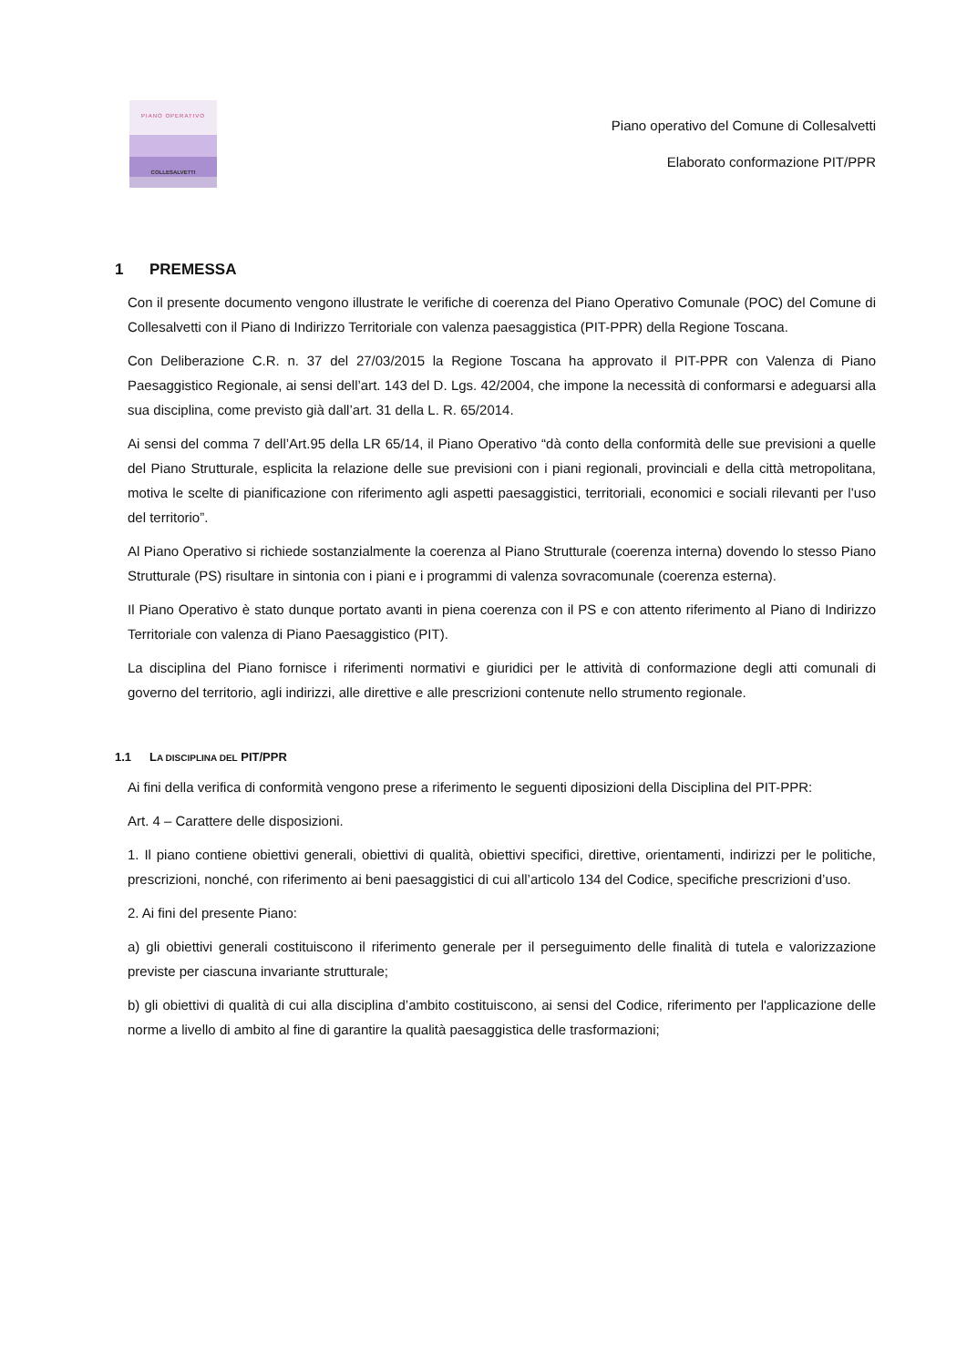PIANO OPERATIVO
COLLESALVETTI
Piano operativo del Comune di Collesalvetti
Elaborato conformazione PIT/PPR
1 PREMESSA
Con il presente documento vengono illustrate le verifiche di coerenza del Piano Operativo Comunale (POC) del Comune di Collesalvetti con il Piano di Indirizzo Territoriale con valenza paesaggistica (PIT-PPR) della Regione Toscana.
Con Deliberazione C.R. n. 37 del 27/03/2015 la Regione Toscana ha approvato il PIT-PPR con Valenza di Piano Paesaggistico Regionale, ai sensi dell’art. 143 del D. Lgs. 42/2004, che impone la necessità di conformarsi e adeguarsi alla sua disciplina, come previsto già dall’art. 31 della L. R. 65/2014.
Ai sensi del comma 7 dell’Art.95 della LR 65/14, il Piano Operativo “dà conto della conformità delle sue previsioni a quelle del Piano Strutturale, esplicita la relazione delle sue previsioni con i piani regionali, provinciali e della città metropolitana, motiva le scelte di pianificazione con riferimento agli aspetti paesaggistici, territoriali, economici e sociali rilevanti per l’uso del territorio”.
Al Piano Operativo si richiede sostanzialmente la coerenza al Piano Strutturale (coerenza interna) dovendo lo stesso Piano Strutturale (PS) risultare in sintonia con i piani e i programmi di valenza sovracomunale (coerenza esterna).
Il Piano Operativo è stato dunque portato avanti in piena coerenza con il PS e con attento riferimento al Piano di Indirizzo Territoriale con valenza di Piano Paesaggistico (PIT).
La disciplina del Piano fornisce i riferimenti normativi e giuridici per le attività di conformazione degli atti comunali di governo del territorio, agli indirizzi, alle direttive e alle prescrizioni contenute nello strumento regionale.
1.1 LA DISCIPLINA DEL PIT/PPR
Ai fini della verifica di conformità vengono prese a riferimento le seguenti diposizioni della Disciplina del PIT-PPR:
Art. 4 – Carattere delle disposizioni.
1. Il piano contiene obiettivi generali, obiettivi di qualità, obiettivi specifici, direttive, orientamenti, indirizzi per le politiche, prescrizioni, nonché, con riferimento ai beni paesaggistici di cui all’articolo 134 del Codice, specifiche prescrizioni d’uso.
2. Ai fini del presente Piano:
a) gli obiettivi generali costituiscono il riferimento generale per il perseguimento delle finalità di tutela e valorizzazione previste per ciascuna invariante strutturale;
b) gli obiettivi di qualità di cui alla disciplina d’ambito costituiscono, ai sensi del Codice, riferimento per l'applicazione delle norme a livello di ambito al fine di garantire la qualità paesaggistica delle trasformazioni;